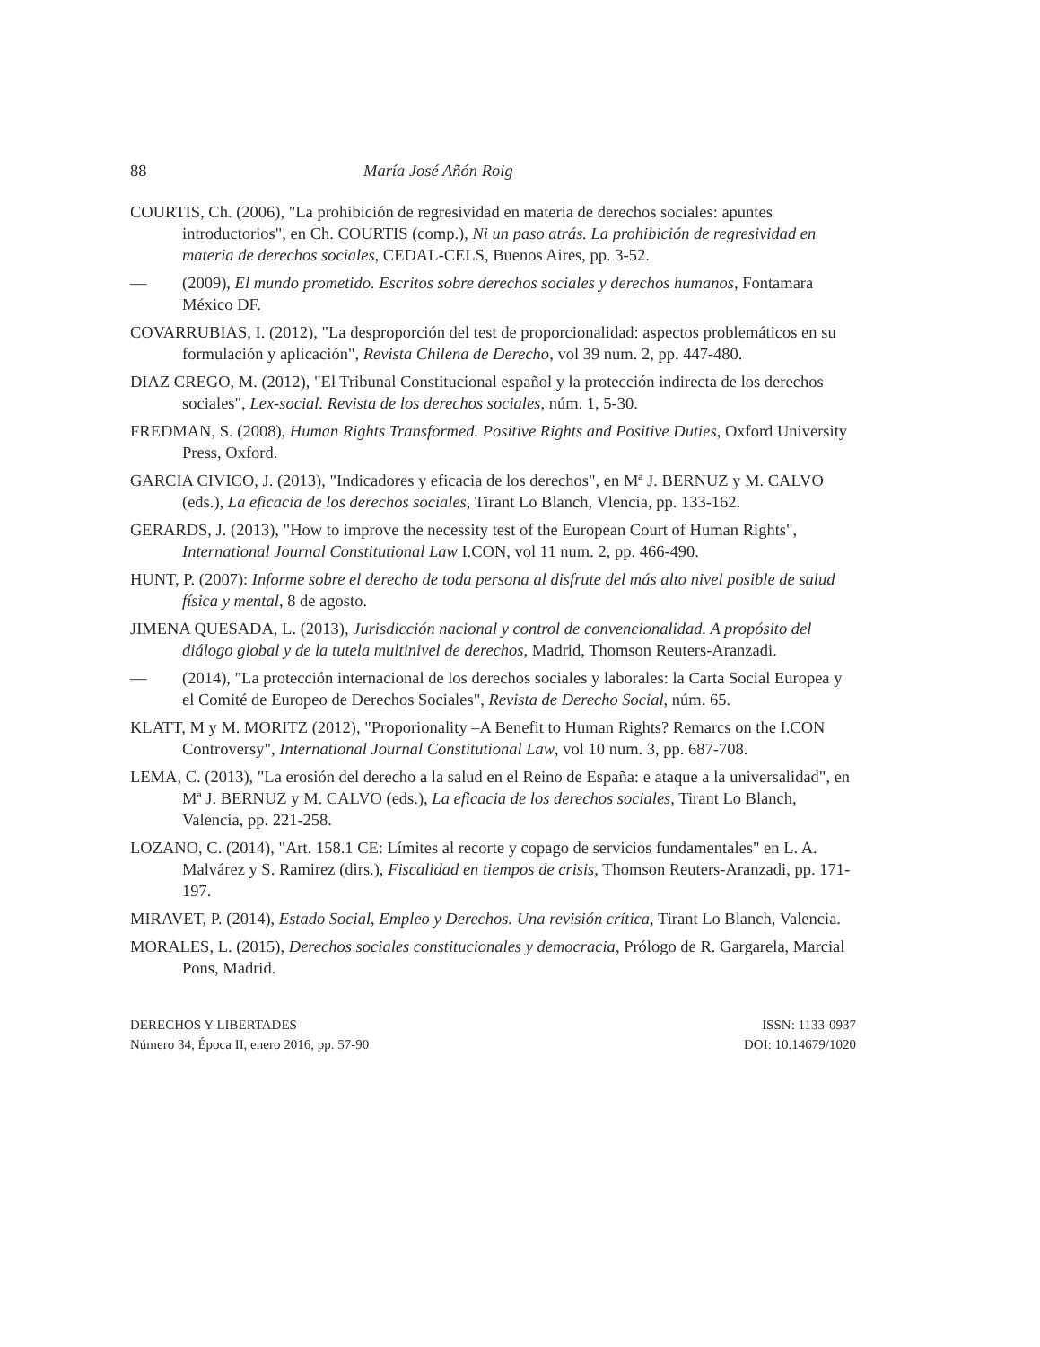88 María José Añón Roig
COURTIS, Ch. (2006), "La prohibición de regresividad en materia de derechos sociales: apuntes introductorios", en Ch. COURTIS (comp.), Ni un paso atrás. La prohibición de regresividad en materia de derechos sociales, CEDAL-CELS, Buenos Aires, pp. 3-52.
— (2009), El mundo prometido. Escritos sobre derechos sociales y derechos humanos, Fontamara México DF.
COVARRUBIAS, I. (2012), "La desproporción del test de proporcionalidad: aspectos problemáticos en su formulación y aplicación", Revista Chilena de Derecho, vol 39 num. 2, pp. 447-480.
DIAZ CREGO, M. (2012), "El Tribunal Constitucional español y la protección indirecta de los derechos sociales", Lex-social. Revista de los derechos sociales, núm. 1, 5-30.
FREDMAN, S. (2008), Human Rights Transformed. Positive Rights and Positive Duties, Oxford University Press, Oxford.
GARCIA CIVICO, J. (2013), "Indicadores y eficacia de los derechos", en Mª J. BERNUZ y M. CALVO (eds.), La eficacia de los derechos sociales, Tirant Lo Blanch, Vlencia, pp. 133-162.
GERARDS, J. (2013), "How to improve the necessity test of the European Court of Human Rights", International Journal Constitutional Law I.CON, vol 11 num. 2, pp. 466-490.
HUNT, P. (2007): Informe sobre el derecho de toda persona al disfrute del más alto nivel posible de salud física y mental, 8 de agosto.
JIMENA QUESADA, L. (2013), Jurisdicción nacional y control de convencionalidad. A propósito del diálogo global y de la tutela multinivel de derechos, Madrid, Thomson Reuters-Aranzadi.
— (2014), "La protección internacional de los derechos sociales y laborales: la Carta Social Europea y el Comité de Europeo de Derechos Sociales", Revista de Derecho Social, núm. 65.
KLATT, M y M. MORITZ (2012), "Proporionality –A Benefit to Human Rights? Remarcs on the I.CON Controversy", International Journal Constitutional Law, vol 10 num. 3, pp. 687-708.
LEMA, C. (2013), "La erosión del derecho a la salud en el Reino de España: e ataque a la universalidad", en Mª J. BERNUZ y M. CALVO (eds.), La eficacia de los derechos sociales, Tirant Lo Blanch, Valencia, pp. 221-258.
LOZANO, C. (2014), "Art. 158.1 CE: Límites al recorte y copago de servicios fundamentales" en L. A. Malvárez y S. Ramirez (dirs.), Fiscalidad en tiempos de crisis, Thomson Reuters-Aranzadi, pp. 171-197.
MIRAVET, P. (2014), Estado Social, Empleo y Derechos. Una revisión crítica, Tirant Lo Blanch, Valencia.
MORALES, L. (2015), Derechos sociales constitucionales y democracia, Prólogo de R. Gargarela, Marcial Pons, Madrid.
DERECHOS Y LIBERTADES
Número 34, Época II, enero 2016, pp. 57-90
ISSN: 1133-0937
DOI: 10.14679/1020